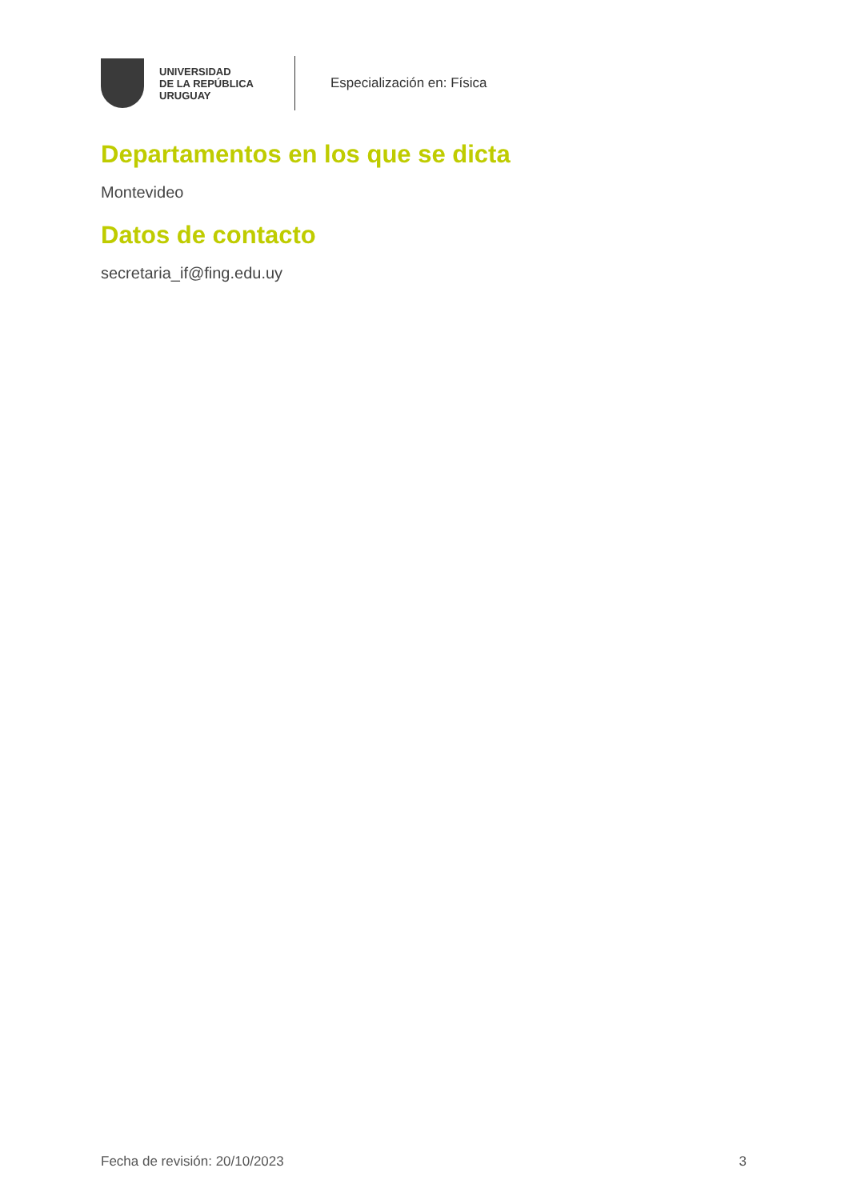UNIVERSIDAD
DE LA REPÚBLICA
URUGUAY
Especialización en: Física
Departamentos en los que se dicta
Montevideo
Datos de contacto
secretaria_if@fing.edu.uy
Fecha de revisión: 20/10/2023 3